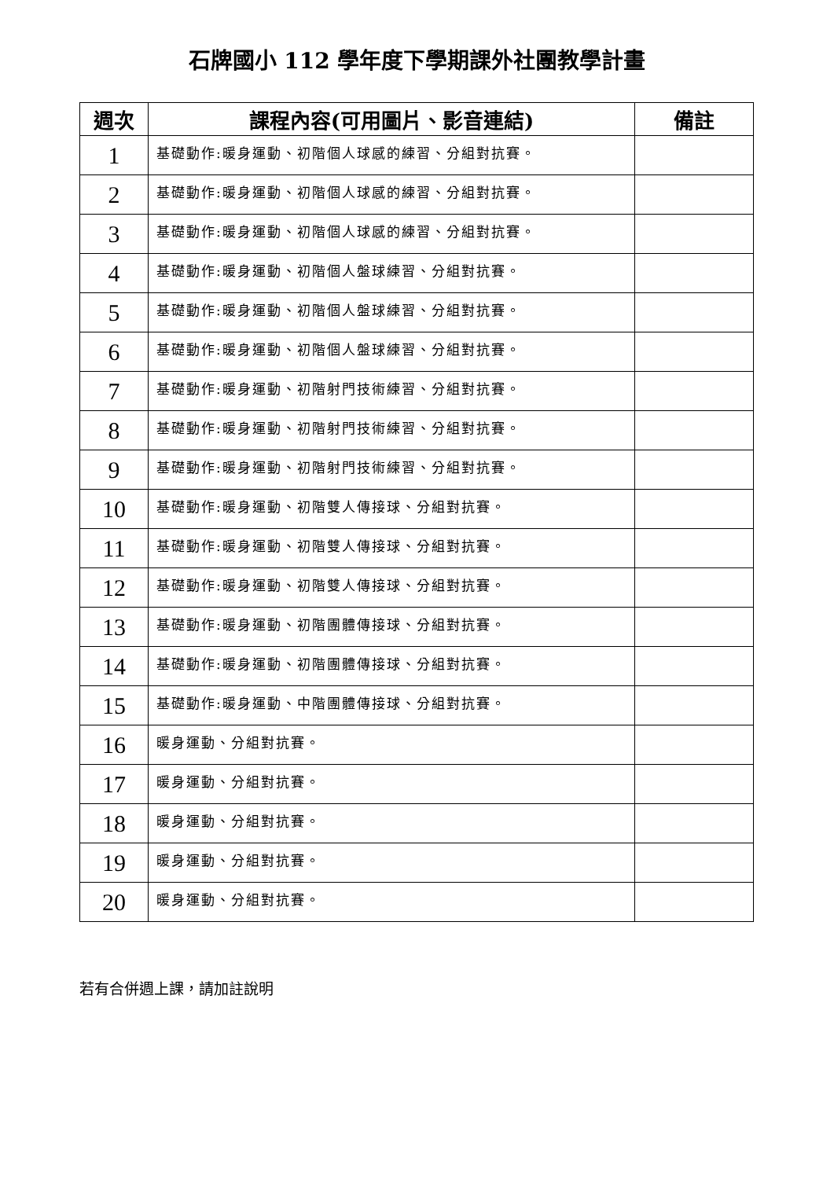石牌國小 112 學年度下學期課外社團教學計畫
| 週次 | 課程內容(可用圖片、影音連結) | 備註 |
| --- | --- | --- |
| 1 | 基礎動作:暖身運動、初階個人球感的練習、分組對抗賽。 | |
| 2 | 基礎動作:暖身運動、初階個人球感的練習、分組對抗賽。 | |
| 3 | 基礎動作:暖身運動、初階個人球感的練習、分組對抗賽。 | |
| 4 | 基礎動作:暖身運動、初階個人盤球練習、分組對抗賽。 | |
| 5 | 基礎動作:暖身運動、初階個人盤球練習、分組對抗賽。 | |
| 6 | 基礎動作:暖身運動、初階個人盤球練習、分組對抗賽。 | |
| 7 | 基礎動作:暖身運動、初階射門技術練習、分組對抗賽。 | |
| 8 | 基礎動作:暖身運動、初階射門技術練習、分組對抗賽。 | |
| 9 | 基礎動作:暖身運動、初階射門技術練習、分組對抗賽。 | |
| 10 | 基礎動作:暖身運動、初階雙人傳接球、分組對抗賽。 | |
| 11 | 基礎動作:暖身運動、初階雙人傳接球、分組對抗賽。 | |
| 12 | 基礎動作:暖身運動、初階雙人傳接球、分組對抗賽。 | |
| 13 | 基礎動作:暖身運動、初階團體傳接球、分組對抗賽。 | |
| 14 | 基礎動作:暖身運動、初階團體傳接球、分組對抗賽。 | |
| 15 | 基礎動作:暖身運動、中階團體傳接球、分組對抗賽。 | |
| 16 | 暖身運動、分組對抗賽。 | |
| 17 | 暖身運動、分組對抗賽。 | |
| 18 | 暖身運動、分組對抗賽。 | |
| 19 | 暖身運動、分組對抗賽。 | |
| 20 | 暖身運動、分組對抗賽。 | |
若有合併週上課，請加註說明